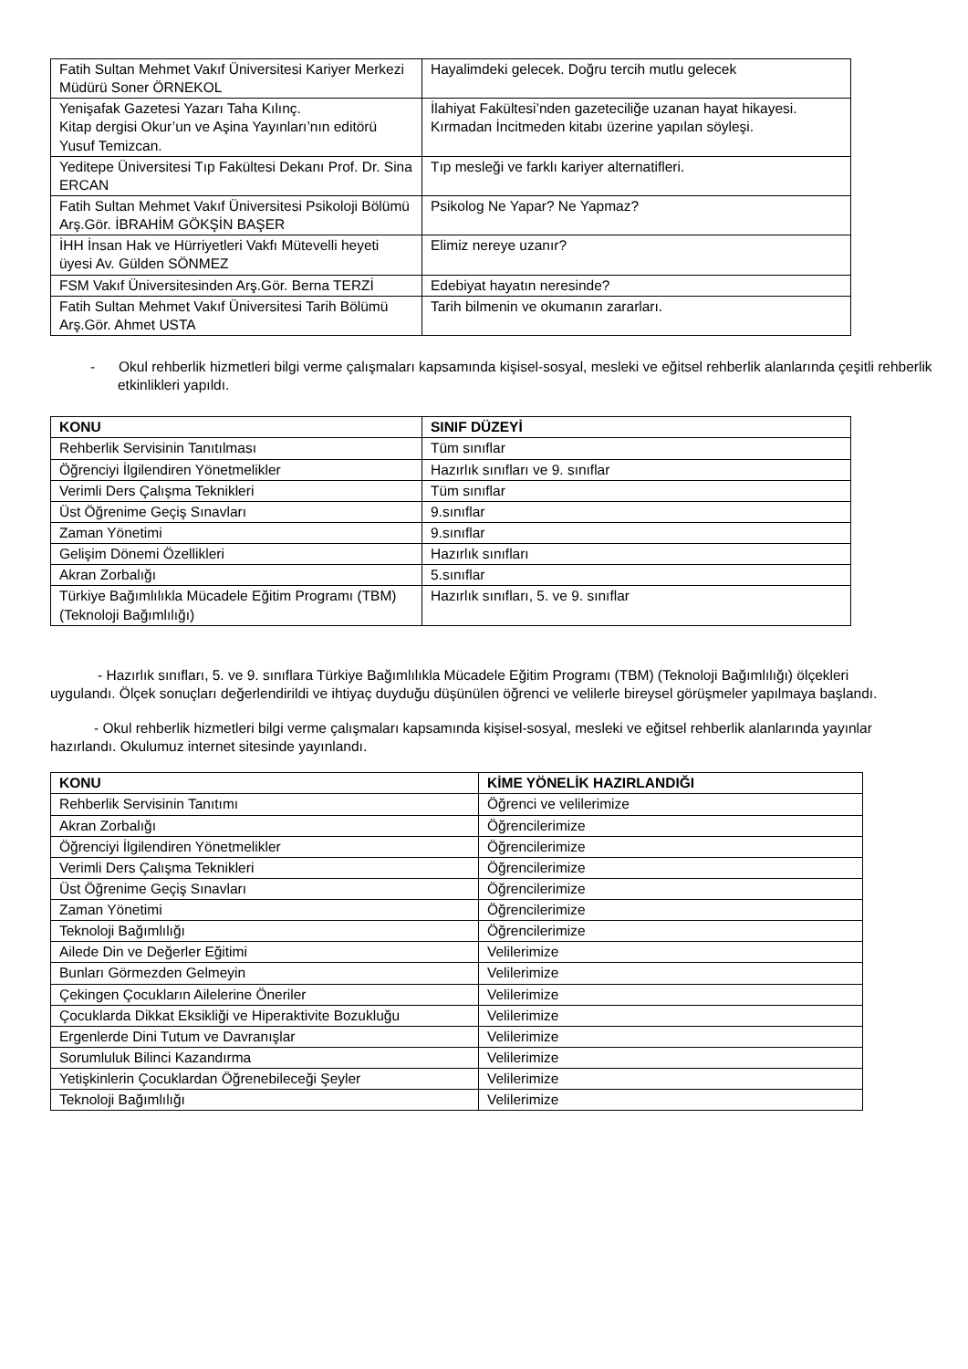| Fatih Sultan Mehmet Vakıf Üniversitesi Kariyer Merkezi Müdürü Soner ÖRNEKOL | Hayalimdeki gelecek. Doğru tercih mutlu gelecek |
| Yenişafak Gazetesi Yazarı Taha Kılınç. Kitap dergisi Okur’un ve Aşina Yayınları’nın editörü Yusuf Temizcan. | İlahiyat Fakültesi’nden gazeteciliğe uzanan hayat hikayesi. Kırmadan İncitmeden kitabı üzerine yapılan söyleşi. |
| Yeditepe Üniversitesi Tıp Fakültesi Dekanı Prof. Dr. Sina ERCAN | Tıp mesleği ve farklı kariyer alternatifleri. |
| Fatih Sultan Mehmet Vakıf Üniversitesi Psikoloji Bölümü Arş.Gör. İBRAHİM GÖKŞİN BAŞER | Psikolog Ne Yapar? Ne Yapmaz? |
| İHH İnsan Hak ve Hürriyetleri Vakfı Mütevelli heyeti üyesi Av. Gülden SÖNMEZ | Elimiz nereye uzanır? |
| FSM Vakıf Üniversitesinden Arş.Gör. Berna TERZİ | Edebiyat hayatın neresinde? |
| Fatih Sultan Mehmet Vakıf Üniversitesi Tarih Bölümü Arş.Gör. Ahmet USTA | Tarih bilmenin ve okumanın zararları. |
- Okul rehberlik hizmetleri bilgi verme çalışmaları kapsamında kişisel-sosyal, mesleki ve eğitsel rehberlik alanlarında çeşitli rehberlik etkinlikleri yapıldı.
| KONU | SINIF DÜZEYİ |
| --- | --- |
| Rehberlik Servisinin Tanıtılması | Tüm sınıflar |
| Öğrenciyi İlgilendiren Yönetmelikler | Hazırlık sınıfları ve 9. sınıflar |
| Verimli Ders Çalışma Teknikleri | Tüm sınıflar |
| Üst Öğrenime Geçiş Sınavları | 9.sınıflar |
| Zaman Yönetimi | 9.sınıflar |
| Gelişim Dönemi Özellikleri | Hazırlık sınıfları |
| Akran Zorbalığı | 5.sınıflar |
| Türkiye Bağımlılıkla Mücadele Eğitim Programı (TBM) (Teknoloji Bağımlılığı) | Hazırlık sınıfları, 5. ve 9. sınıflar |
- Hazırlık sınıfları, 5. ve 9. sınıflara Türkiye Bağımlılıkla Mücadele Eğitim Programı (TBM) (Teknoloji Bağımlılığı) ölçekleri uygulandı. Ölçek sonuçları değerlendirildi ve ihtiyaç duyduğu düşünülen öğrenci ve velilerle bireysel görüşmeler yapılmaya başlandı.
- Okul rehberlik hizmetleri bilgi verme çalışmaları kapsamında kişisel-sosyal, mesleki ve eğitsel rehberlik alanlarında yayınlar hazırlandı. Okulumuz internet sitesinde yayınlandı.
| KONU | KİME YÖNELİK HAZIRLANDIĞI |
| --- | --- |
| Rehberlik Servisinin Tanıtımı | Öğrenci ve velilerimize |
| Akran Zorbalığı | Öğrencilerimize |
| Öğrenciyi İlgilendiren Yönetmelikler | Öğrencilerimize |
| Verimli Ders Çalışma Teknikleri | Öğrencilerimize |
| Üst Öğrenime Geçiş Sınavları | Öğrencilerimize |
| Zaman Yönetimi | Öğrencilerimize |
| Teknoloji Bağımlılığı | Öğrencilerimize |
| Ailede Din ve Değerler Eğitimi | Velilerimize |
| Bunları Görmezden Gelmeyin | Velilerimize |
| Çekingen Çocukların Ailelerine Öneriler | Velilerimize |
| Çocuklarda Dikkat Eksikliği ve Hiperaktivite Bozukluğu | Velilerimize |
| Ergenlerde Dini Tutum ve Davranışlar | Velilerimize |
| Sorumluluk Bilinci Kazandırma | Velilerimize |
| Yetişkinlerin Çocuklardan Öğrenebileceği Şeyler | Velilerimize |
| Teknoloji Bağımlılığı | Velilerimize |